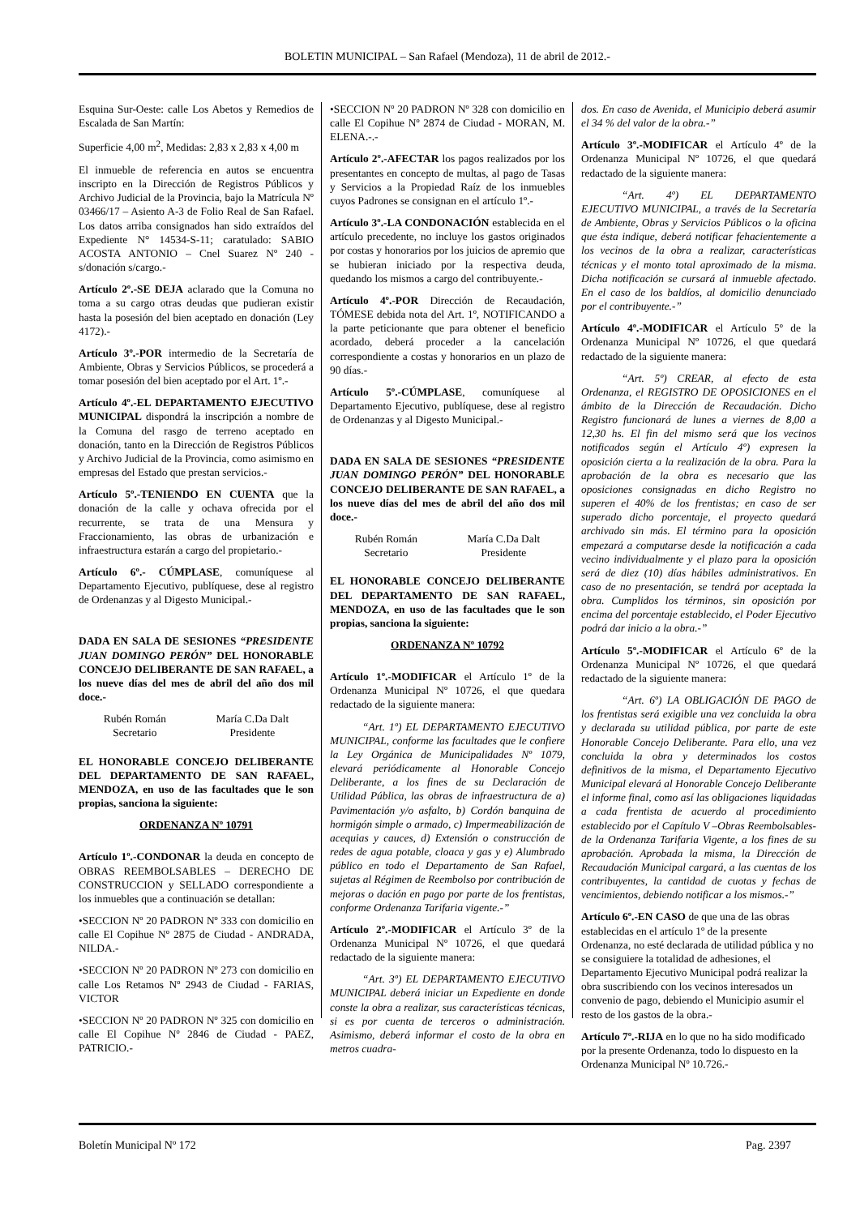BOLETIN MUNICIPAL – San Rafael (Mendoza), 11 de abril de 2012.-
Esquina Sur-Oeste: calle Los Abetos y Remedios de Escalada de San Martín:
Superficie 4,00 m<sup>2</sup>, Medidas: 2,83 x 2,83 x 4,00 m
El inmueble de referencia en autos se encuentra inscripto en la Dirección de Registros Públicos y Archivo Judicial de la Provincia, bajo la Matrícula Nº 03466/17 – Asiento A-3 de Folio Real de San Rafael. Los datos arriba consignados han sido extraídos del Expediente N° 14534-S-11; caratulado: SABIO ACOSTA ANTONIO – Cnel Suarez Nº 240 - s/donación s/cargo.-
Artículo 2º.-SE DEJA aclarado que la Comuna no toma a su cargo otras deudas que pudieran existir hasta la posesión del bien aceptado en donación (Ley 4172).-
Artículo 3º.-POR intermedio de la Secretaría de Ambiente, Obras y Servicios Públicos, se procederá a tomar posesión del bien aceptado por el Art. 1º.-
Artículo 4º.-EL DEPARTAMENTO EJECUTIVO MUNICIPAL dispondrá la inscripción a nombre de la Comuna del rasgo de terreno aceptado en donación, tanto en la Dirección de Registros Públicos y Archivo Judicial de la Provincia, como asimismo en empresas del Estado que prestan servicios.-
Artículo 5º.-TENIENDO EN CUENTA que la donación de la calle y ochava ofrecida por el recurrente, se trata de una Mensura y Fraccionamiento, las obras de urbanización e infraestructura estarán a cargo del propietario.-
Artículo 6º.- CÚMPLASE, comuníquese al Departamento Ejecutivo, publíquese, dese al registro de Ordenanzas y al Digesto Municipal.-
DADA EN SALA DE SESIONES “PRESIDENTE JUAN DOMINGO PERÓN” DEL HONORABLE CONCEJO DELIBERANTE DE SAN RAFAEL, a los nueve días del mes de abril del año dos mil doce.-
Rubén Román
Secretario
María C.Da Dalt
Presidente
EL HONORABLE CONCEJO DELIBERANTE DEL DEPARTAMENTO DE SAN RAFAEL, MENDOZA, en uso de las facultades que le son propias, sanciona la siguiente:
ORDENANZA Nº 10791
Artículo 1º.-CONDONAR la deuda en concepto de OBRAS REEMBOLSABLES – DERECHO DE CONSTRUCCION y SELLADO correspondiente a los inmuebles que a continuación se detallan:
•SECCION Nº 20 PADRON Nº 333 con domicilio en calle El Copihue Nº 2875 de Ciudad - ANDRADA, NILDA.-
•SECCION Nº 20 PADRON Nº 273 con domicilio en calle Los Retamos Nº 2943 de Ciudad - FARIAS, VICTOR
•SECCION Nº 20 PADRON Nº 325 con domicilio en calle El Copihue Nº 2846 de Ciudad - PAEZ, PATRICIO.-
•SECCION Nº 20 PADRON Nº 328 con domicilio en calle El Copihue Nº 2874 de Ciudad - MORAN, M. ELENA.-.-
Artículo 2º.-AFECTAR los pagos realizados por los presentantes en concepto de multas, al pago de Tasas y Servicios a la Propiedad Raíz de los inmuebles cuyos Padrones se consignan en el artículo 1º.-
Artículo 3º.-LA CONDONACIÓN establecida en el artículo precedente, no incluye los gastos originados por costas y honorarios por los juicios de apremio que se hubieran iniciado por la respectiva deuda, quedando los mismos a cargo del contribuyente.-
Artículo 4º.-POR Dirección de Recaudación, TÓMESE debida nota del Art. 1º, NOTIFICANDO a la parte peticionante que para obtener el beneficio acordado, deberá proceder a la cancelación correspondiente a costas y honorarios en un plazo de 90 días.-
Artículo 5º.-CÚMPLASE, comuníquese al Departamento Ejecutivo, publíquese, dese al registro de Ordenanzas y al Digesto Municipal.-
DADA EN SALA DE SESIONES “PRESIDENTE JUAN DOMINGO PERÓN” DEL HONORABLE CONCEJO DELIBERANTE DE SAN RAFAEL, a los nueve días del mes de abril del año dos mil doce.-
Rubén Román
Secretario
María C.Da Dalt
Presidente
EL HONORABLE CONCEJO DELIBERANTE DEL DEPARTAMENTO DE SAN RAFAEL, MENDOZA, en uso de las facultades que le son propias, sanciona la siguiente:
ORDENANZA Nº 10792
Artículo 1º.-MODIFICAR el Artículo 1º de la Ordenanza Municipal Nº 10726, el que quedara redactado de la siguiente manera:
“Art. 1º) EL DEPARTAMENTO EJECUTIVO MUNICIPAL, conforme las facultades que le confiere la Ley Orgánica de Municipalidades Nº 1079, elevará periódicamente al Honorable Concejo Deliberante, a los fines de su Declaración de Utilidad Pública, las obras de infraestructura de a) Pavimentación y/o asfalto, b) Cordón banquina de hormigón simple o armado, c) Impermeabilización de acequias y cauces, d) Extensión o construcción de redes de agua potable, cloaca y gas y e) Alumbrado público en todo el Departamento de San Rafael, sujetas al Régimen de Reembolso por contribución de mejoras o dación en pago por parte de los frentistas, conforme Ordenanza Tarifaria vigente.-”
Artículo 2º.-MODIFICAR el Artículo 3º de la Ordenanza Municipal Nº 10726, el que quedará redactado de la siguiente manera:
“Art. 3º) EL DEPARTAMENTO EJECUTIVO MUNICIPAL deberá iniciar un Expediente en donde conste la obra a realizar, sus características técnicas, si es por cuenta de terceros o administración. Asimismo, deberá informar el costo de la obra en metros cuadra-
dos. En caso de Avenida, el Municipio deberá asumir el 34 % del valor de la obra.-”
Artículo 3º.-MODIFICAR el Artículo 4º de la Ordenanza Municipal Nº 10726, el que quedará redactado de la siguiente manera:
“Art. 4º) EL DEPARTAMENTO EJECUTIVO MUNICIPAL, a través de la Secretaría de Ambiente, Obras y Servicios Públicos o la oficina que ésta indique, deberá notificar fehacientemente a los vecinos de la obra a realizar, características técnicas y el monto total aproximado de la misma. Dicha notificación se cursará al inmueble afectado. En el caso de los baldíos, al domicilio denunciado por el contribuyente.-”
Artículo 4º.-MODIFICAR el Artículo 5º de la Ordenanza Municipal Nº 10726, el que quedará redactado de la siguiente manera:
“Art. 5º) CREAR, al efecto de esta Ordenanza, el REGISTRO DE OPOSICIONES en el ámbito de la Dirección de Recaudación. Dicho Registro funcionará de lunes a viernes de 8,00 a 12,30 hs. El fin del mismo será que los vecinos notificados según el Artículo 4º) expresen la oposición cierta a la realización de la obra. Para la aprobación de la obra es necesario que las oposiciones consignadas en dicho Registro no superen el 40% de los frentistas; en caso de ser superado dicho porcentaje, el proyecto quedará archivado sin más. El término para la oposición empezará a computarse desde la notificación a cada vecino individualmente y el plazo para la oposición será de diez (10) días hábiles administrativos. En caso de no presentación, se tendrá por aceptada la obra. Cumplidos los términos, sin oposición por encima del porcentaje establecido, el Poder Ejecutivo podrá dar inicio a la obra.-”
Artículo 5º.-MODIFICAR el Artículo 6º de la Ordenanza Municipal Nº 10726, el que quedará redactado de la siguiente manera:
“Art. 6º) LA OBLIGACIÓN DE PAGO de los frentistas será exigible una vez concluida la obra y declarada su utilidad pública, por parte de este Honorable Concejo Deliberante. Para ello, una vez concluida la obra y determinados los costos definitivos de la misma, el Departamento Ejecutivo Municipal elevará al Honorable Concejo Deliberante el informe final, como así las obligaciones liquidadas a cada frentista de acuerdo al procedimiento establecido por el Capítulo V –Obras Reembolsables- de la Ordenanza Tarifaria Vigente, a los fines de su aprobación. Aprobada la misma, la Dirección de Recaudación Municipal cargará, a las cuentas de los contribuyentes, la cantidad de cuotas y fechas de vencimientos, debiendo notificar a los mismos.-”
Artículo 6º.-EN CASO de que una de las obras establecidas en el artículo 1º de la presente Ordenanza, no esté declarada de utilidad pública y no se consiguiere la totalidad de adhesiones, el Departamento Ejecutivo Municipal podrá realizar la obra suscribiendo con los vecinos interesados un convenio de pago, debiendo el Municipio asumir el resto de los gastos de la obra.-
Artículo 7º.-RIJA en lo que no ha sido modificado por la presente Ordenanza, todo lo dispuesto en la Ordenanza Municipal Nº 10.726.-
Boletín Municipal Nº 172 Pag. 2397